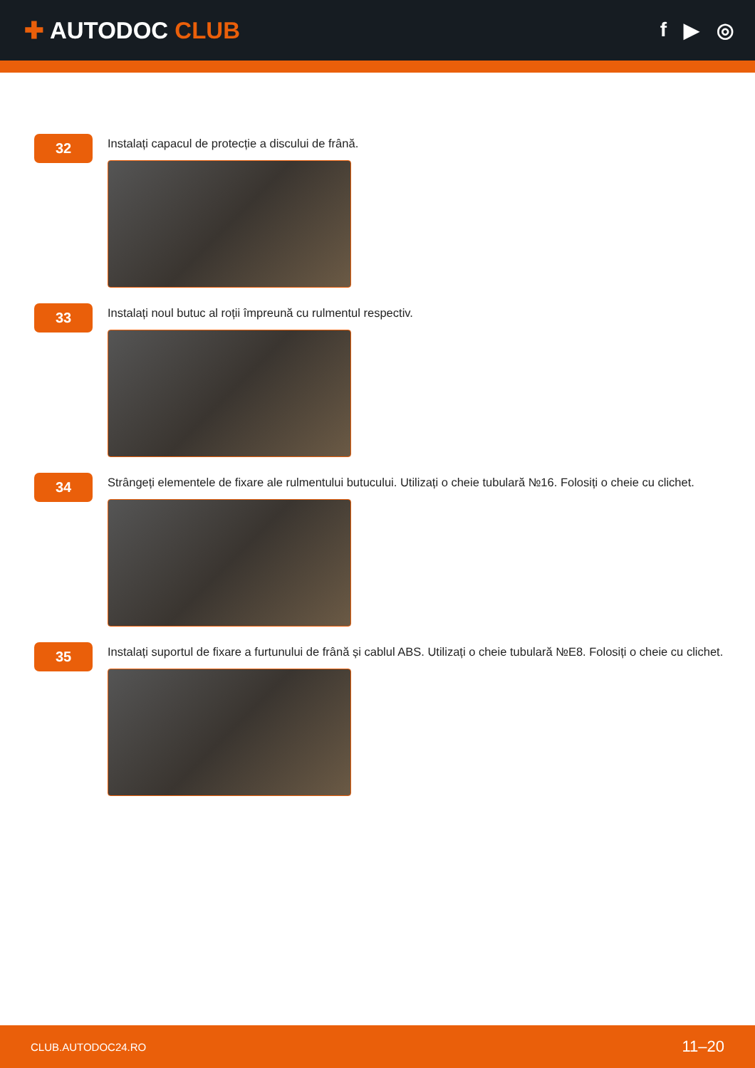✚ AUTODOC CLUB
f ▶ ◎
32
Instalați capacul de protecție a discului de frână.
33
Instalați noul butuc al roții împreună cu rulmentul respectiv.
34
Strângeți elementele de fixare ale rulmentului butucului. Utilizați o cheie tubulară №16. Folosiți o cheie cu clichet.
35
Instalați suportul de fixare a furtunului de frână și cablul ABS. Utilizați o cheie tubulară №E8. Folosiți o cheie cu clichet.
CLUB.AUTODOC24.RO 11–20